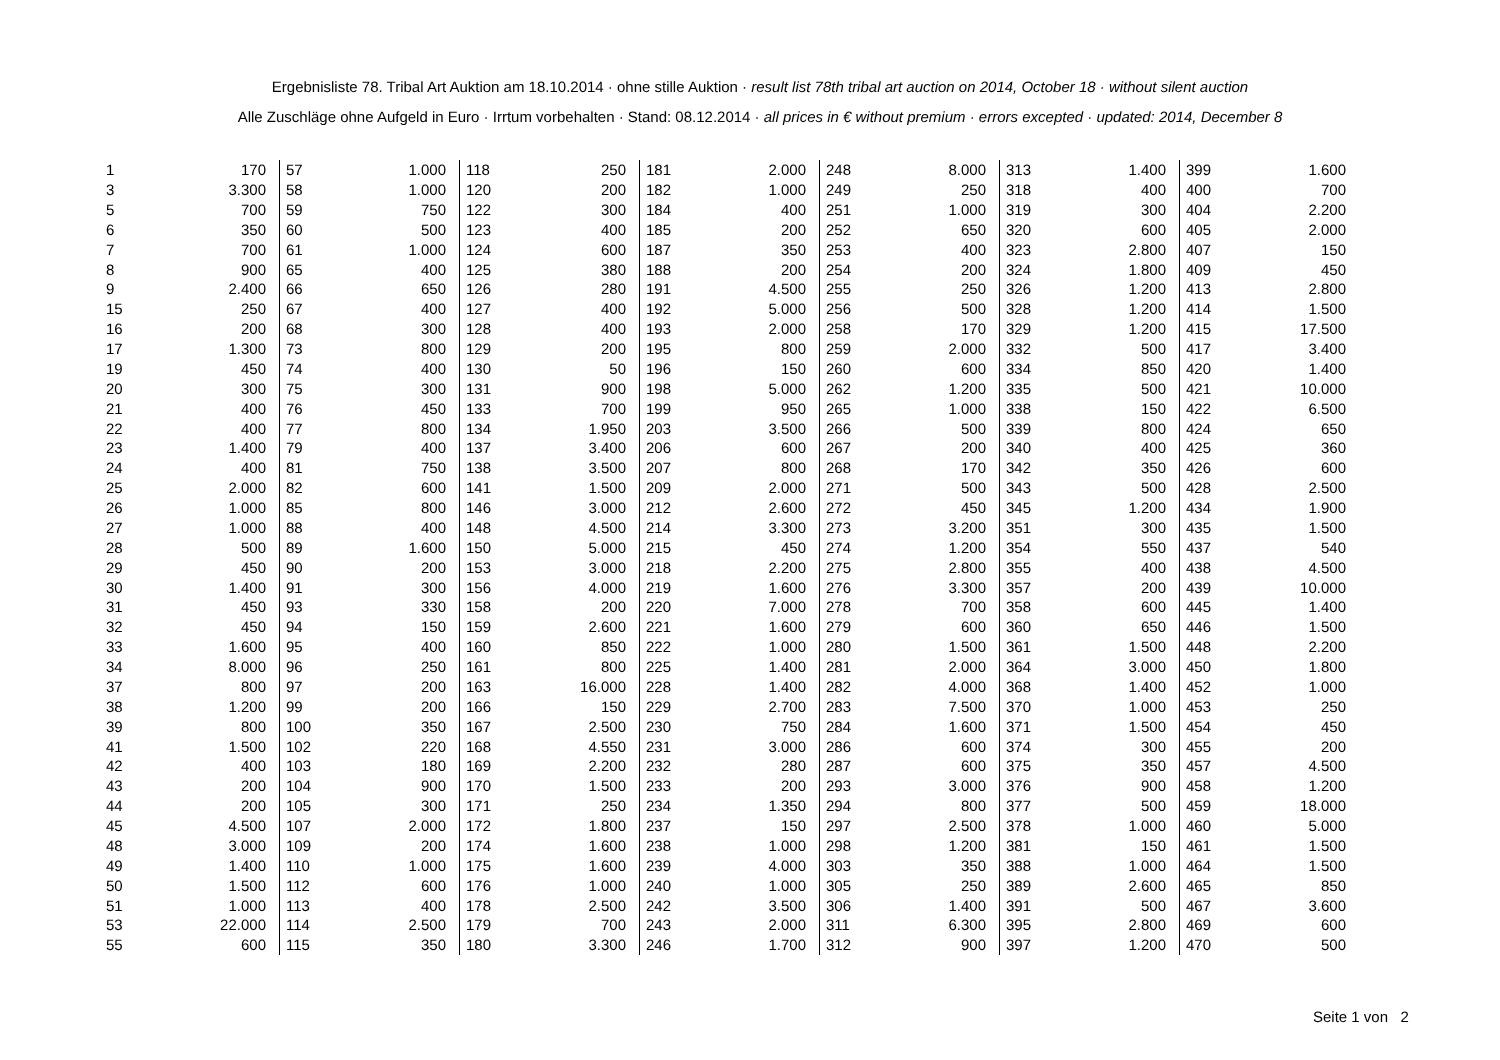Ergebnisliste 78. Tribal Art Auktion am 18.10.2014 · ohne stille Auktion · result list 78th tribal art auction on 2014, October 18 · without silent auction
Alle Zuschläge ohne Aufgeld in Euro · Irrtum vorbehalten · Stand: 08.12.2014 · all prices in € without premium · errors excepted · updated: 2014, December 8
| 1 | 170 |
| 3 | 3.300 |
| 5 | 700 |
| 6 | 350 |
| 7 | 700 |
| 8 | 900 |
| 9 | 2.400 |
| 15 | 250 |
| 16 | 200 |
| 17 | 1.300 |
| 19 | 450 |
| 20 | 300 |
| 21 | 400 |
| 22 | 400 |
| 23 | 1.400 |
| 24 | 400 |
| 25 | 2.000 |
| 26 | 1.000 |
| 27 | 1.000 |
| 28 | 500 |
| 29 | 450 |
| 30 | 1.400 |
| 31 | 450 |
| 32 | 450 |
| 33 | 1.600 |
| 34 | 8.000 |
| 37 | 800 |
| 38 | 1.200 |
| 39 | 800 |
| 41 | 1.500 |
| 42 | 400 |
| 43 | 200 |
| 44 | 200 |
| 45 | 4.500 |
| 48 | 3.000 |
| 49 | 1.400 |
| 50 | 1.500 |
| 51 | 1.000 |
| 53 | 22.000 |
| 55 | 600 |
| 57 | 1.000 |
| 58 | 1.000 |
| 59 | 750 |
| 60 | 500 |
| 61 | 1.000 |
| 65 | 400 |
| 66 | 650 |
| 67 | 400 |
| 68 | 300 |
| 73 | 800 |
| 74 | 400 |
| 75 | 300 |
| 76 | 450 |
| 77 | 800 |
| 79 | 400 |
| 81 | 750 |
| 82 | 600 |
| 85 | 800 |
| 88 | 400 |
| 89 | 1.600 |
| 90 | 200 |
| 91 | 300 |
| 93 | 330 |
| 94 | 150 |
| 95 | 400 |
| 96 | 250 |
| 97 | 200 |
| 99 | 200 |
| 100 | 350 |
| 102 | 220 |
| 103 | 180 |
| 104 | 900 |
| 105 | 300 |
| 107 | 2.000 |
| 109 | 200 |
| 110 | 1.000 |
| 112 | 600 |
| 113 | 400 |
| 114 | 2.500 |
| 115 | 350 |
| 118 | 250 |
| 120 | 200 |
| 122 | 300 |
| 123 | 400 |
| 124 | 600 |
| 125 | 380 |
| 126 | 280 |
| 127 | 400 |
| 128 | 400 |
| 129 | 200 |
| 130 | 50 |
| 131 | 900 |
| 133 | 700 |
| 134 | 1.950 |
| 137 | 3.400 |
| 138 | 3.500 |
| 141 | 1.500 |
| 146 | 3.000 |
| 148 | 4.500 |
| 150 | 5.000 |
| 153 | 3.000 |
| 156 | 4.000 |
| 158 | 200 |
| 159 | 2.600 |
| 160 | 850 |
| 161 | 800 |
| 163 | 16.000 |
| 166 | 150 |
| 167 | 2.500 |
| 168 | 4.550 |
| 169 | 2.200 |
| 170 | 1.500 |
| 171 | 250 |
| 172 | 1.800 |
| 174 | 1.600 |
| 175 | 1.600 |
| 176 | 1.000 |
| 178 | 2.500 |
| 179 | 700 |
| 180 | 3.300 |
| 181 | 2.000 |
| 182 | 1.000 |
| 184 | 400 |
| 185 | 200 |
| 187 | 350 |
| 188 | 200 |
| 191 | 4.500 |
| 192 | 5.000 |
| 193 | 2.000 |
| 195 | 800 |
| 196 | 150 |
| 198 | 5.000 |
| 199 | 950 |
| 203 | 3.500 |
| 206 | 600 |
| 207 | 800 |
| 209 | 2.000 |
| 212 | 2.600 |
| 214 | 3.300 |
| 215 | 450 |
| 218 | 2.200 |
| 219 | 1.600 |
| 220 | 7.000 |
| 221 | 1.600 |
| 222 | 1.000 |
| 225 | 1.400 |
| 228 | 1.400 |
| 229 | 2.700 |
| 230 | 750 |
| 231 | 3.000 |
| 232 | 280 |
| 233 | 200 |
| 234 | 1.350 |
| 237 | 150 |
| 238 | 1.000 |
| 239 | 4.000 |
| 240 | 1.000 |
| 242 | 3.500 |
| 243 | 2.000 |
| 246 | 1.700 |
| 248 | 8.000 |
| 249 | 250 |
| 251 | 1.000 |
| 252 | 650 |
| 253 | 400 |
| 254 | 200 |
| 255 | 250 |
| 256 | 500 |
| 258 | 170 |
| 259 | 2.000 |
| 260 | 600 |
| 262 | 1.200 |
| 265 | 1.000 |
| 266 | 500 |
| 267 | 200 |
| 268 | 170 |
| 271 | 500 |
| 272 | 450 |
| 273 | 3.200 |
| 274 | 1.200 |
| 275 | 2.800 |
| 276 | 3.300 |
| 278 | 700 |
| 279 | 600 |
| 280 | 1.500 |
| 281 | 2.000 |
| 282 | 4.000 |
| 283 | 7.500 |
| 284 | 1.600 |
| 286 | 600 |
| 287 | 600 |
| 293 | 3.000 |
| 294 | 800 |
| 297 | 2.500 |
| 298 | 1.200 |
| 303 | 350 |
| 305 | 250 |
| 306 | 1.400 |
| 311 | 6.300 |
| 312 | 900 |
| 313 | 1.400 |
| 318 | 400 |
| 319 | 300 |
| 320 | 600 |
| 323 | 2.800 |
| 324 | 1.800 |
| 326 | 1.200 |
| 328 | 1.200 |
| 329 | 1.200 |
| 332 | 500 |
| 334 | 850 |
| 335 | 500 |
| 338 | 150 |
| 339 | 800 |
| 340 | 400 |
| 342 | 350 |
| 343 | 500 |
| 345 | 1.200 |
| 351 | 300 |
| 354 | 550 |
| 355 | 400 |
| 357 | 200 |
| 358 | 600 |
| 360 | 650 |
| 361 | 1.500 |
| 364 | 3.000 |
| 368 | 1.400 |
| 370 | 1.000 |
| 371 | 1.500 |
| 374 | 300 |
| 375 | 350 |
| 376 | 900 |
| 377 | 500 |
| 378 | 1.000 |
| 381 | 150 |
| 388 | 1.000 |
| 389 | 2.600 |
| 391 | 500 |
| 395 | 2.800 |
| 397 | 1.200 |
| 399 | 1.600 |
| 400 | 700 |
| 404 | 2.200 |
| 405 | 2.000 |
| 407 | 150 |
| 409 | 450 |
| 413 | 2.800 |
| 414 | 1.500 |
| 415 | 17.500 |
| 417 | 3.400 |
| 420 | 1.400 |
| 421 | 10.000 |
| 422 | 6.500 |
| 424 | 650 |
| 425 | 360 |
| 426 | 600 |
| 428 | 2.500 |
| 434 | 1.900 |
| 435 | 1.500 |
| 437 | 540 |
| 438 | 4.500 |
| 439 | 10.000 |
| 445 | 1.400 |
| 446 | 1.500 |
| 448 | 2.200 |
| 450 | 1.800 |
| 452 | 1.000 |
| 453 | 250 |
| 454 | 450 |
| 455 | 200 |
| 457 | 4.500 |
| 458 | 1.200 |
| 459 | 18.000 |
| 460 | 5.000 |
| 461 | 1.500 |
| 464 | 1.500 |
| 465 | 850 |
| 467 | 3.600 |
| 469 | 600 |
| 470 | 500 |
Seite 1 von 2